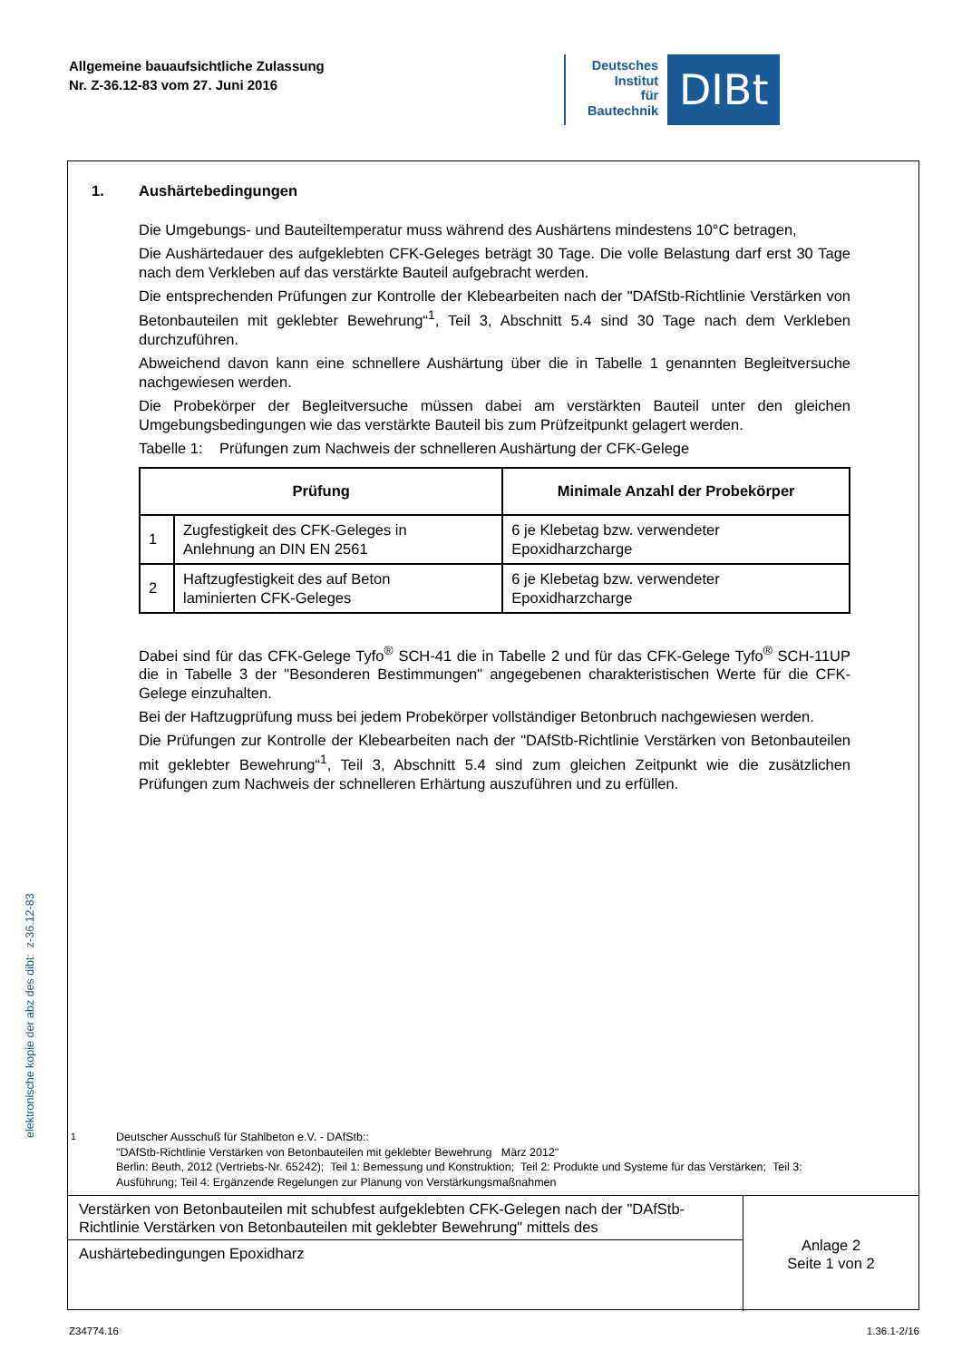Allgemeine bauaufsichtliche Zulassung
Nr. Z-36.12-83 vom 27. Juni 2016
Deutsches
Institut
für
Bautechnik
DIBt
1. Aushärtebedingungen
Die Umgebungs- und Bauteiltemperatur muss während des Aushärtens mindestens 10°C betragen,
Die Aushärtedauer des aufgeklebten CFK-Geleges beträgt 30 Tage. Die volle Belastung darf erst 30 Tage nach dem Verkleben auf das verstärkte Bauteil aufgebracht werden.
Die entsprechenden Prüfungen zur Kontrolle der Klebearbeiten nach der "DAfStb-Richtlinie Verstärken von Betonbauteilen mit geklebter Bewehrung“<sup>1</sup>, Teil 3, Abschnitt 5.4 sind 30 Tage nach dem Verkleben durchzuführen.
Abweichend davon kann eine schnellere Aushärtung über die in Tabelle 1 genannten Begleitversuche nachgewiesen werden.
Die Probekörper der Begleitversuche müssen dabei am verstärkten Bauteil unter den gleichen Umgebungsbedingungen wie das verstärkte Bauteil bis zum Prüfzeitpunkt gelagert werden.
Tabelle 1: Prüfungen zum Nachweis der schnelleren Aushärtung der CFK-Gelege
| Prüfung | | Minimale Anzahl der Probekörper |
| --- | --- | --- |
| 1 | Zugfestigkeit des CFK-Geleges in Anlehnung an DIN EN 2561 | 6 je Klebetag bzw. verwendeter Epoxidharzcharge |
| 2 | Haftzugfestigkeit des auf Beton laminierten CFK-Geleges | 6 je Klebetag bzw. verwendeter Epoxidharzcharge |
Dabei sind für das CFK-Gelege Tyfo<sup>®</sup> SCH-41 die in Tabelle 2 und für das CFK-Gelege Tyfo<sup>®</sup> SCH-11UP die in Tabelle 3 der "Besonderen Bestimmungen" angegebenen charakteristischen Werte für die CFK-Gelege einzuhalten.
Bei der Haftzugprüfung muss bei jedem Probekörper vollständiger Betonbruch nachgewiesen werden.
Die Prüfungen zur Kontrolle der Klebearbeiten nach der "DAfStb-Richtlinie Verstärken von Betonbauteilen mit geklebter Bewehrung“<sup>1</sup>, Teil 3, Abschnitt 5.4 sind zum gleichen Zeitpunkt wie die zusätzlichen Prüfungen zum Nachweis der schnelleren Erhärtung auszuführen und zu erfüllen.
<sup>1</sup> Deutscher Ausschuß für Stahlbeton e.V. - DAfStb::
"DAfStb-Richtlinie Verstärken von Betonbauteilen mit geklebter Bewehrung März 2012"
Berlin: Beuth, 2012 (Vertriebs-Nr. 65242); Teil 1: Bemessung und Konstruktion; Teil 2: Produkte und Systeme für das Verstärken; Teil 3:
Ausführung; Teil 4: Ergänzende Regelungen zur Planung von Verstärkungsmaßnahmen
Verstärken von Betonbauteilen mit schubfest aufgeklebten CFK-Gelegen nach der "DAfStb-Richtlinie Verstärken von Betonbauteilen mit geklebter Bewehrung" mittels des
Aushärtebedingungen Epoxidharz
Anlage 2
Seite 1 von 2
elektronische kopie der abz des dibt: z-36.12-83
Z34774.16 1.36.1-2/16